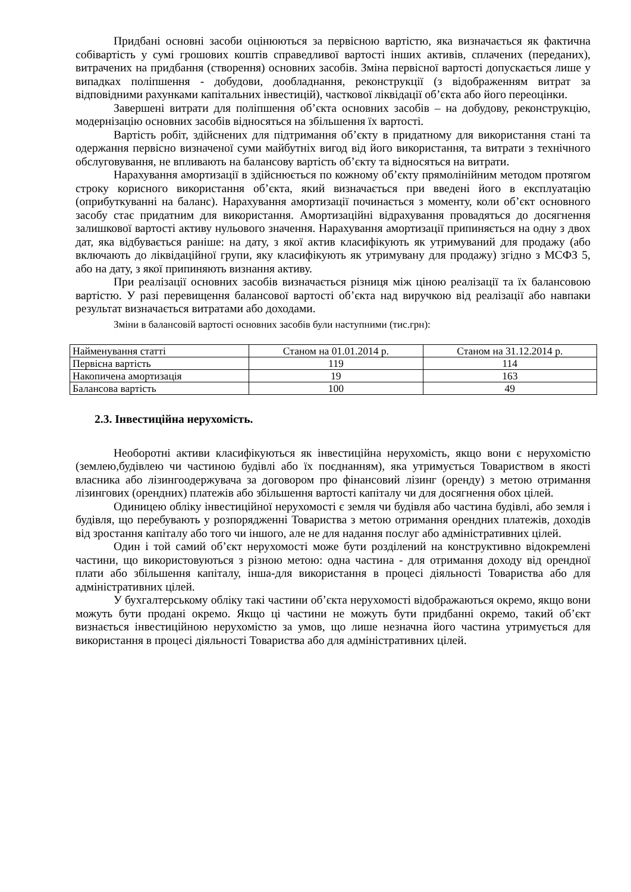Придбані основні засоби оцінюються за первісною вартістю, яка визначається як фактична собівартість у сумі грошових коштів справедливої вартості інших активів, сплачених (переданих), витрачених на придбання (створення) основних засобів. Зміна первісної вартості допускається лише у випадках поліпшення - добудови, дообладнання, реконструкції (з відображенням витрат за відповідними рахунками капітальних інвестицій), часткової ліквідації об’єкта або його переоцінки.
Завершені витрати для поліпшення об’єкта основних засобів – на добудову, реконструкцію, модернізацію основних засобів відносяться на збільшення їх вартості.
Вартість робіт, здійснених для підтримання об’єкту в придатному для використання стані та одержання первісно визначеної суми майбутніх вигод від його використання, та витрати з технічного обслуговування, не впливають на балансову вартість об’єкту та відносяться на витрати.
Нарахування амортизації в здійснюється по кожному об’єкту прямолінійним методом протягом строку корисного використання об’єкта, який визначається при введені його в експлуатацію (оприбуткуванні на баланс). Нарахування амортизації починається з моменту, коли об’єкт основного засобу стає придатним для використання. Амортизаційні відрахування провадяться до досягнення залишкової вартості активу нульового значення. Нарахування амортизації припиняється на одну з двох дат, яка відбувається раніше: на дату, з якої актив класифікують як утримуваний для продажу (або включають до ліквідаційної групи, яку класифікують як утримувану для продажу) згідно з МСФЗ 5, або на дату, з якої припиняють визнання активу.
При реалізації основних засобів визначається різниця між ціною реалізації та їх балансовою вартістю. У разі перевищення балансової вартості об’єкта над виручкою від реалізації або навпаки результат визначається витратами або доходами.
Зміни в балансовій вартості основних засобів були наступними (тис.грн):
| Найменування статті | Станом на 01.01.2014 р. | Станом на 31.12.2014 р. |
| Первісна вартість | 119 | 114 |
| Накопичена амортизація | 19 | 163 |
| Балансова вартість | 100 | 49 |
2.3. Інвестиційна нерухомість.
Необоротні активи класифікуються як інвестиційна нерухомість, якщо вони є нерухомістю (землею,будівлею чи частиною будівлі або їх поєднанням), яка утримується Товариством в якості власника або лізингоодержувача за договором про фінансовий лізинг (оренду) з метою отримання лізингових (орендних) платежів або збільшення вартості капіталу чи для досягнення обох цілей.
Одиницею обліку інвестиційної нерухомості є земля чи будівля або частина будівлі, або земля і будівля, що перебувають у розпорядженні Товариства з метою отримання орендних платежів, доходів від зростання капіталу або того чи іншого, але не для надання послуг або адміністративних цілей.
Один і той самий об’єкт нерухомості може бути розділений на конструктивно відокремлені частини, що використовуються з різною метою: одна частина - для отримання доходу від орендної плати або збільшення капіталу, інша-для використання в процесі діяльності Товариства або для адміністративних цілей.
У бухгалтерському обліку такі частини об’єкта нерухомості відображаються окремо, якщо вони можуть бути продані окремо. Якщо ці частини не можуть бути придбанні окремо, такий об’єкт визнається інвестиційною нерухомістю за умов, що лише незначна його частина утримується для використання в процесі діяльності Товариства або для адміністративних цілей.